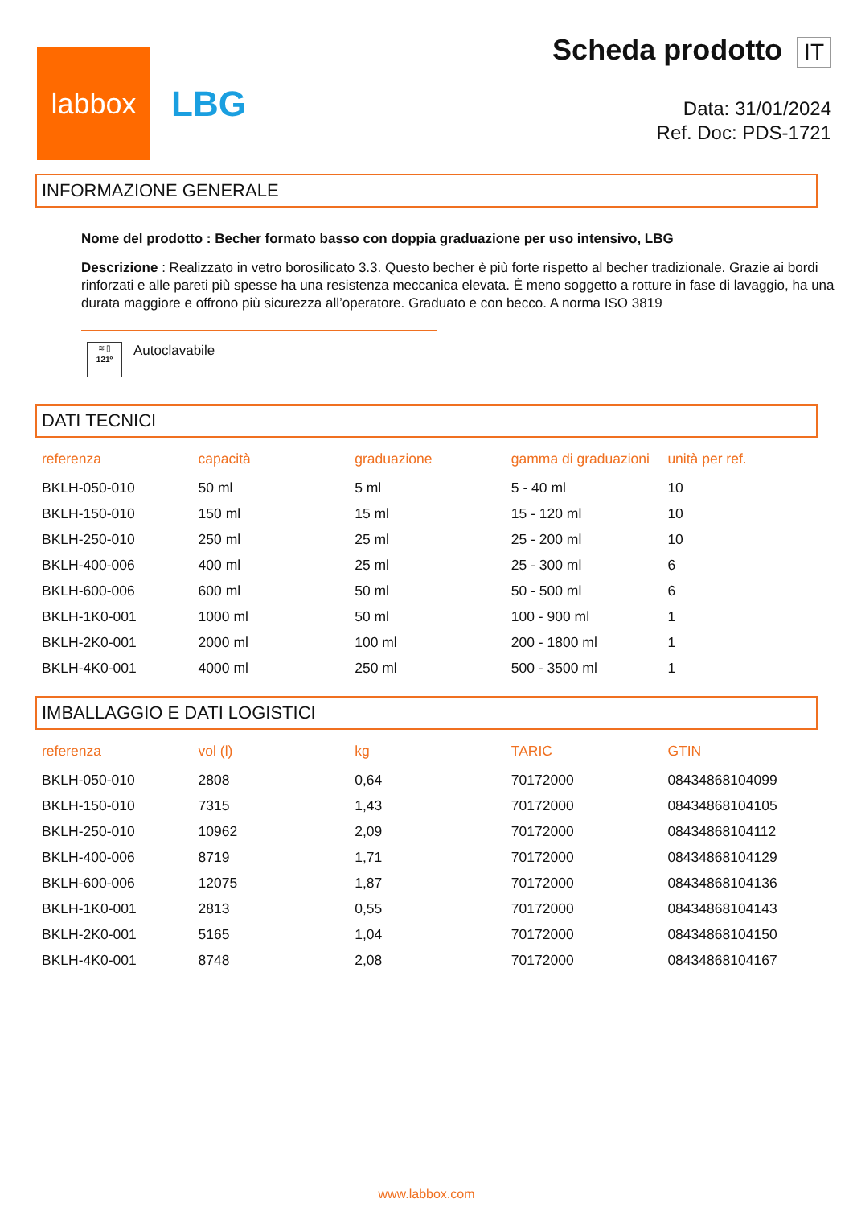labbox
LBG
Scheda prodotto IT
Data: 31/01/2024
Ref. Doc: PDS-1721
INFORMAZIONE GENERALE
Nome del prodotto : Becher formato basso con doppia graduazione per uso intensivo, LBG
Descrizione : Realizzato in vetro borosilicato 3.3. Questo becher è più forte rispetto al becher tradizionale. Grazie ai bordi rinforzati e alle pareti più spesse ha una resistenza meccanica elevata. È meno soggetto a rotture in fase di lavaggio, ha una durata maggiore e offrono più sicurezza all’operatore. Graduato e con becco. A norma ISO 3819
≋ ▯
121º
Autoclavabile
DATI TECNICI
| referenza | capacità | graduazione | gamma di graduazioni | unità per ref. |
| --- | --- | --- | --- | --- |
| BKLH-050-010 | 50 ml | 5 ml | 5 - 40 ml | 10 |
| BKLH-150-010 | 150 ml | 15 ml | 15 - 120 ml | 10 |
| BKLH-250-010 | 250 ml | 25 ml | 25 - 200 ml | 10 |
| BKLH-400-006 | 400 ml | 25 ml | 25 - 300 ml | 6 |
| BKLH-600-006 | 600 ml | 50 ml | 50 - 500 ml | 6 |
| BKLH-1K0-001 | 1000 ml | 50 ml | 100 - 900 ml | 1 |
| BKLH-2K0-001 | 2000 ml | 100 ml | 200 - 1800 ml | 1 |
| BKLH-4K0-001 | 4000 ml | 250 ml | 500 - 3500 ml | 1 |
IMBALLAGGIO E DATI LOGISTICI
| referenza | vol (l) | kg | TARIC | GTIN |
| --- | --- | --- | --- | --- |
| BKLH-050-010 | 2808 | 0,64 | 70172000 | 08434868104099 |
| BKLH-150-010 | 7315 | 1,43 | 70172000 | 08434868104105 |
| BKLH-250-010 | 10962 | 2,09 | 70172000 | 08434868104112 |
| BKLH-400-006 | 8719 | 1,71 | 70172000 | 08434868104129 |
| BKLH-600-006 | 12075 | 1,87 | 70172000 | 08434868104136 |
| BKLH-1K0-001 | 2813 | 0,55 | 70172000 | 08434868104143 |
| BKLH-2K0-001 | 5165 | 1,04 | 70172000 | 08434868104150 |
| BKLH-4K0-001 | 8748 | 2,08 | 70172000 | 08434868104167 |
www.labbox.com